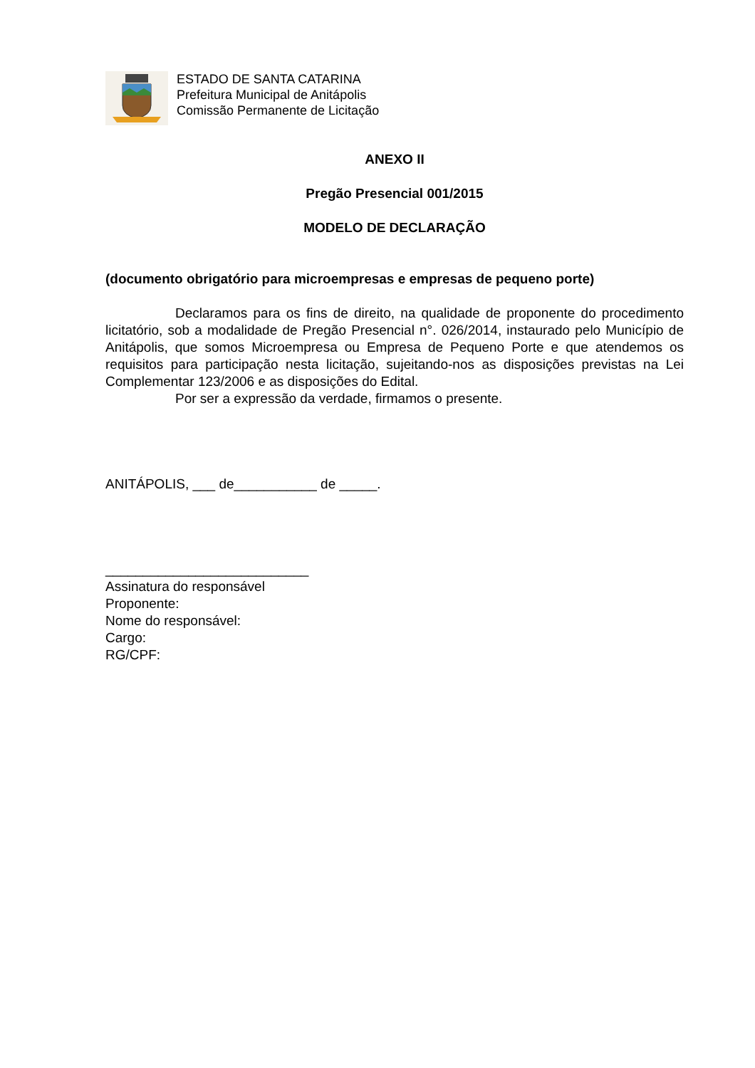ESTADO DE SANTA CATARINA
Prefeitura Municipal de Anitápolis
Comissão Permanente de Licitação
ANEXO II
Pregão Presencial 001/2015
MODELO DE DECLARAÇÃO
(documento obrigatório para microempresas e empresas de pequeno porte)
Declaramos para os fins de direito, na qualidade de proponente do procedimento licitatório, sob a modalidade de Pregão Presencial n°. 026/2014, instaurado pelo Município de Anitápolis, que somos Microempresa ou Empresa de Pequeno Porte e que atendemos os requisitos para participação nesta licitação, sujeitando-nos as disposições previstas na Lei Complementar 123/2006 e as disposições do Edital.
Por ser a expressão da verdade, firmamos o presente.
ANITÁPOLIS, ___ de___________ de _____.
___________________________
Assinatura do responsável
Proponente:
Nome do responsável:
Cargo:
RG/CPF: